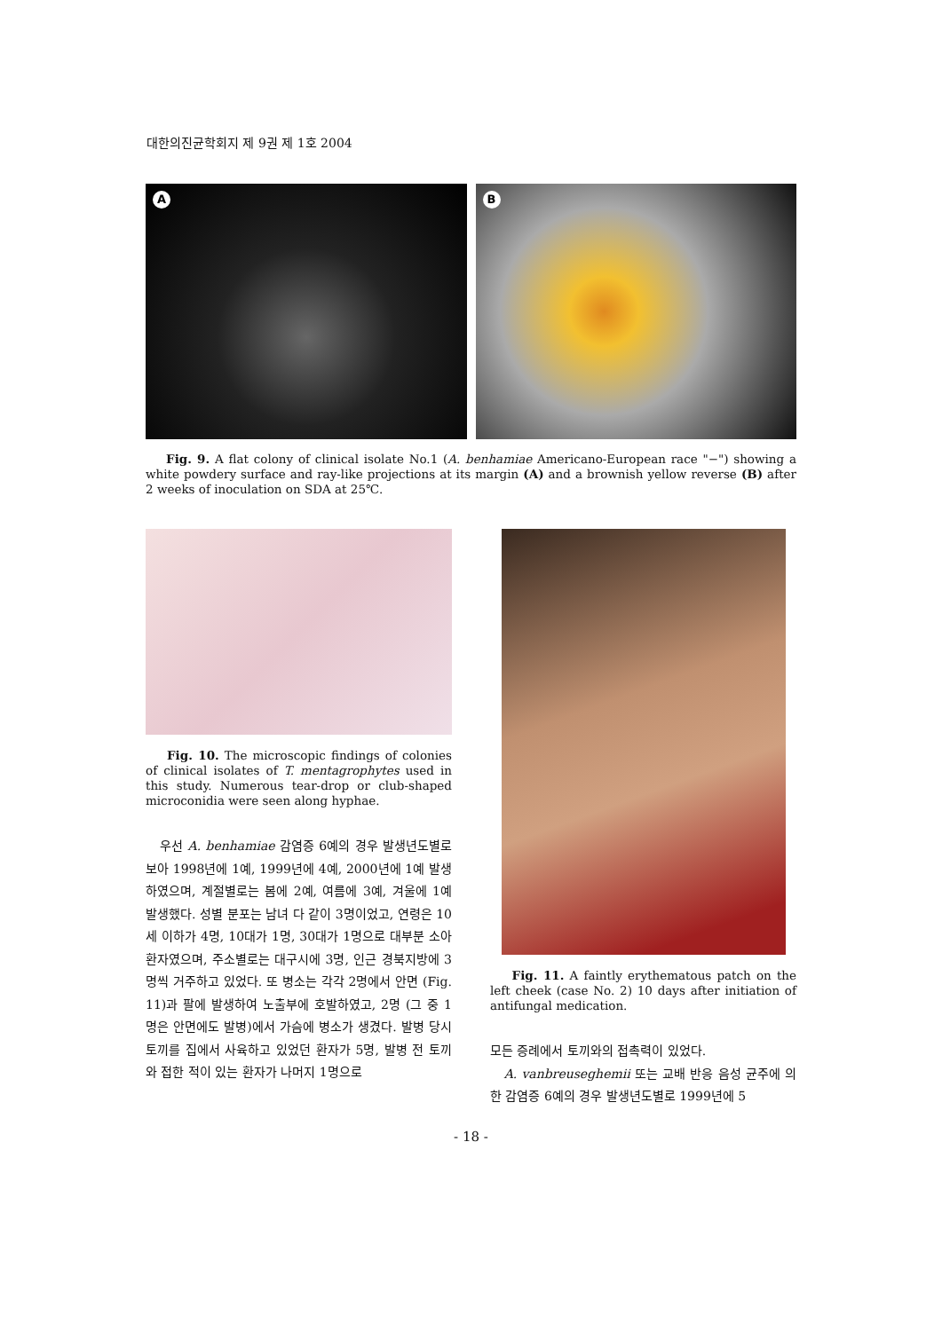대한의진균학회지 제 9권 제 1호 2004
A
B
Fig. 9. A flat colony of clinical isolate No.1 (A. benhamiae Americano-European race "−") showing a white powdery surface and ray-like projections at its margin (A) and a brownish yellow reverse (B) after 2 weeks of inoculation on SDA at 25℃.
Fig. 10. The microscopic findings of colonies of clinical isolates of T. mentagrophytes used in this study. Numerous tear-drop or club-shaped microconidia were seen along hyphae.
우선 A. benhamiae 감염증 6예의 경우 발생년도별로 보아 1998년에 1예, 1999년에 4예, 2000년에 1예 발생하였으며, 계절별로는 봄에 2예, 여름에 3예, 겨울에 1예 발생했다. 성별 분포는 남녀 다 같이 3명이었고, 연령은 10세 이하가 4명, 10대가 1명, 30대가 1명으로 대부분 소아환자였으며, 주소별로는 대구시에 3명, 인근 경북지방에 3명씩 거주하고 있었다. 또 병소는 각각 2명에서 안면 (Fig. 11)과 팔에 발생하여 노출부에 호발하였고, 2명 (그 중 1명은 안면에도 발병)에서 가슴에 병소가 생겼다. 발병 당시 토끼를 집에서 사육하고 있었던 환자가 5명, 발병 전 토끼와 접한 적이 있는 환자가 나머지 1명으로
Fig. 11. A faintly erythematous patch on the left cheek (case No. 2) 10 days after initiation of antifungal medication.
모든 증례에서 토끼와의 접촉력이 있었다.
A. vanbreuseghemii 또는 교배 반응 음성 균주에 의한 감염증 6예의 경우 발생년도별로 1999년에 5
- 18 -